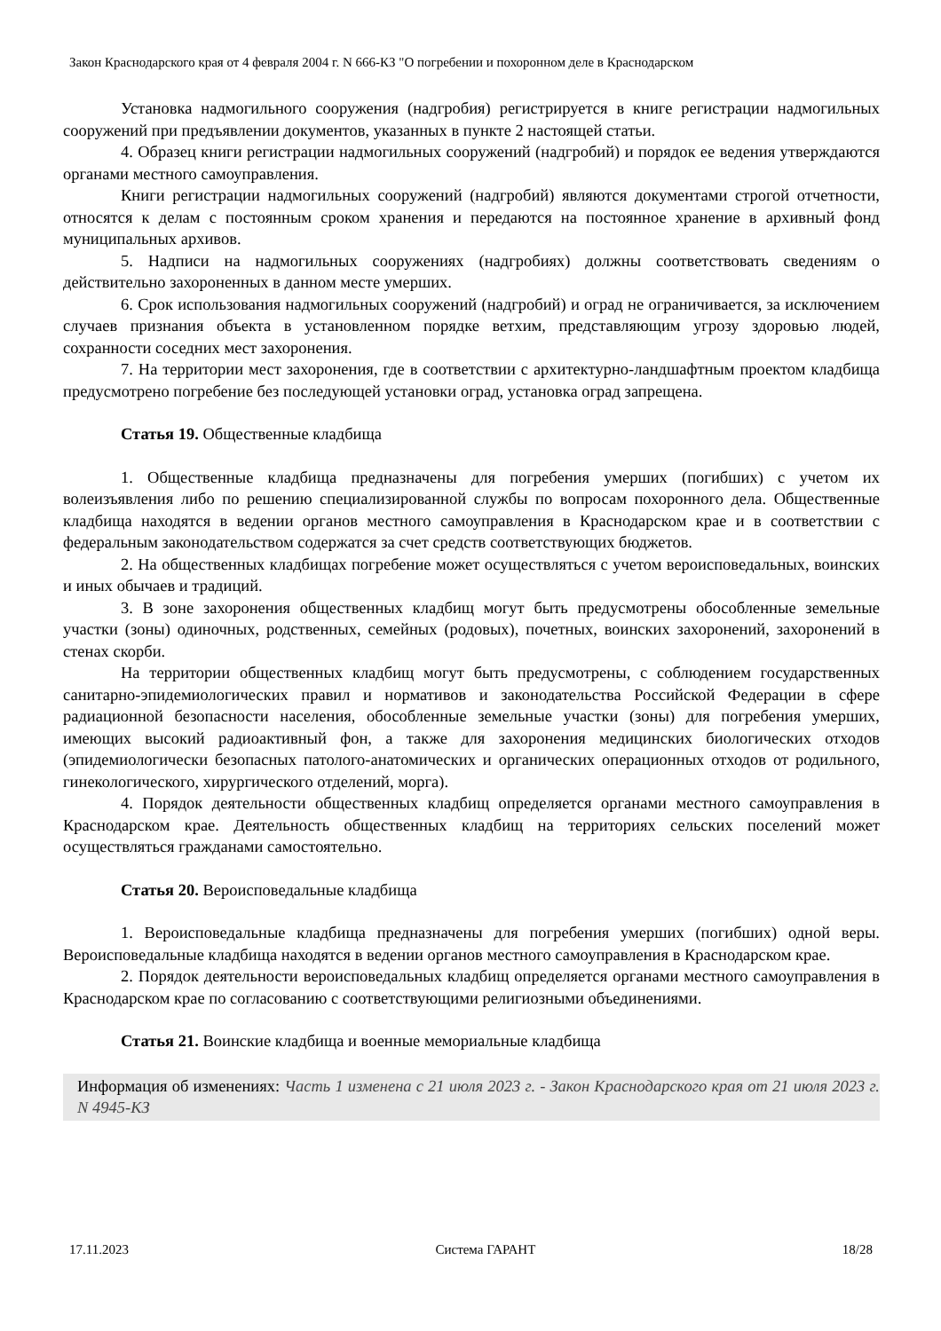Закон Краснодарского края от 4 февраля 2004 г. N 666-КЗ "О погребении и похоронном деле в Краснодарском
Установка надмогильного сооружения (надгробия) регистрируется в книге регистрации надмогильных сооружений при предъявлении документов, указанных в пункте 2 настоящей статьи.
4. Образец книги регистрации надмогильных сооружений (надгробий) и порядок ее ведения утверждаются органами местного самоуправления.
Книги регистрации надмогильных сооружений (надгробий) являются документами строгой отчетности, относятся к делам с постоянным сроком хранения и передаются на постоянное хранение в архивный фонд муниципальных архивов.
5. Надписи на надмогильных сооружениях (надгробиях) должны соответствовать сведениям о действительно захороненных в данном месте умерших.
6. Срок использования надмогильных сооружений (надгробий) и оград не ограничивается, за исключением случаев признания объекта в установленном порядке ветхим, представляющим угрозу здоровью людей, сохранности соседних мест захоронения.
7. На территории мест захоронения, где в соответствии с архитектурно-ландшафтным проектом кладбища предусмотрено погребение без последующей установки оград, установка оград запрещена.
Статья 19. Общественные кладбища
1. Общественные кладбища предназначены для погребения умерших (погибших) с учетом их волеизъявления либо по решению специализированной службы по вопросам похоронного дела. Общественные кладбища находятся в ведении органов местного самоуправления в Краснодарском крае и в соответствии с федеральным законодательством содержатся за счет средств соответствующих бюджетов.
2. На общественных кладбищах погребение может осуществляться с учетом вероисповедальных, воинских и иных обычаев и традиций.
3. В зоне захоронения общественных кладбищ могут быть предусмотрены обособленные земельные участки (зоны) одиночных, родственных, семейных (родовых), почетных, воинских захоронений, захоронений в стенах скорби.
На территории общественных кладбищ могут быть предусмотрены, с соблюдением государственных санитарно-эпидемиологических правил и нормативов и законодательства Российской Федерации в сфере радиационной безопасности населения, обособленные земельные участки (зоны) для погребения умерших, имеющих высокий радиоактивный фон, а также для захоронения медицинских биологических отходов (эпидемиологически безопасных патолого-анатомических и органических операционных отходов от родильного, гинекологического, хирургического отделений, морга).
4. Порядок деятельности общественных кладбищ определяется органами местного самоуправления в Краснодарском крае. Деятельность общественных кладбищ на территориях сельских поселений может осуществляться гражданами самостоятельно.
Статья 20. Вероисповедальные кладбища
1. Вероисповедальные кладбища предназначены для погребения умерших (погибших) одной веры. Вероисповедальные кладбища находятся в ведении органов местного самоуправления в Краснодарском крае.
2. Порядок деятельности вероисповедальных кладбищ определяется органами местного самоуправления в Краснодарском крае по согласованию с соответствующими религиозными объединениями.
Статья 21. Воинские кладбища и военные мемориальные кладбища
Информация об изменениях: Часть 1 изменена с 21 июля 2023 г. - Закон Краснодарского края от 21 июля 2023 г. N 4945-КЗ
17.11.2023 Система ГАРАНТ 18/28